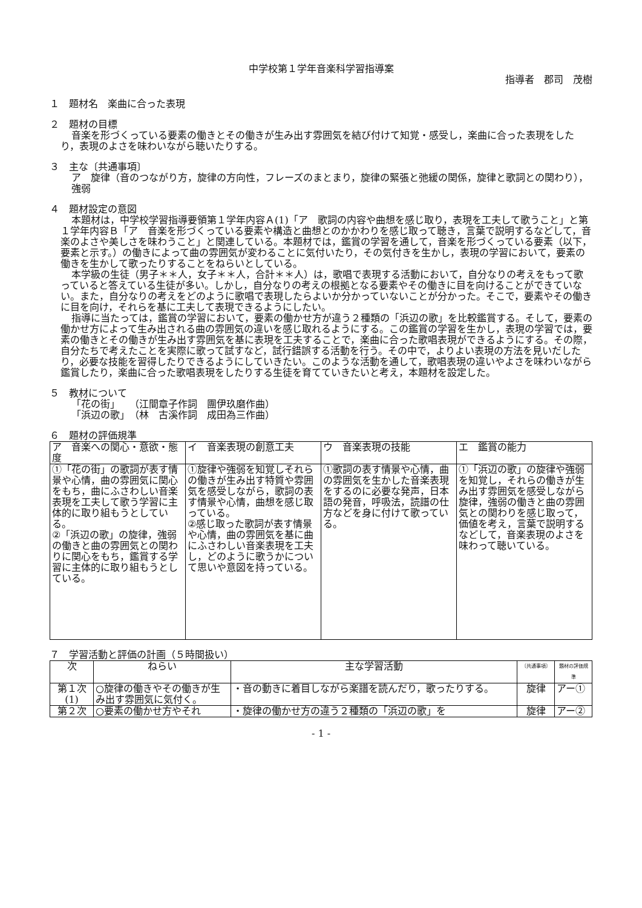中学校第１学年音楽科学習指導案
指導者　郡司　茂樹
１　題材名　楽曲に合った表現
２　題材の目標
音楽を形づくっている要素の働きとその働きが生み出す雰囲気を結び付けて知覚・感受し，楽曲に合った表現をしたり，表現のよさを味わいながら聴いたりする。
３　主な〔共通事項〕
ア　旋律（音のつながり方，旋律の方向性，フレーズのまとまり，旋律の緊張と弛緩の関係，旋律と歌詞との関わり），強弱
４　題材設定の意図
本題材は，中学校学習指導要領第１学年内容Ａ(1)「ア　歌詞の内容や曲想を感じ取り，表現を工夫して歌うこと」と第１学年内容Ｂ「ア　音楽を形づくっている要素や構造と曲想とのかかわりを感じ取って聴き，言葉で説明するなどして，音楽のよさや美しさを味わうこと」と関連している。本題材では，鑑賞の学習を通して，音楽を形づくっている要素（以下，要素と示す。）の働きによって曲の雰囲気が変わることに気付いたり，その気付きを生かし，表現の学習において，要素の働きを生かして歌ったりすることをねらいとしている。
本学級の生徒（男子＊＊人，女子＊＊人，合計＊＊人）は，歌唱で表現する活動において，自分なりの考えをもって歌っていると答えている生徒が多い。しかし，自分なりの考えの根拠となる要素やその働きに目を向けることができていない。また，自分なりの考えをどのように歌唱で表現したらよいか分かっていないことが分かった。そこで，要素やその働きに目を向け，それらを基に工夫して表現できるようにしたい。
指導に当たっては，鑑賞の学習において，要素の働かせ方が違う２種類の「浜辺の歌」を比較鑑賞する。そして，要素の働かせ方によって生み出される曲の雰囲気の違いを感じ取れるようにする。この鑑賞の学習を生かし，表現の学習では，要素の働きとその働きが生み出す雰囲気を基に表現を工夫することで，楽曲に合った歌唱表現ができるようにする。その際，自分たちで考えたことを実際に歌って試すなど，試行錯誤する活動を行う。その中で，よりよい表現の方法を見いだしたり，必要な技能を習得したりできるようにしていきたい。このような活動を通して，歌唱表現の違いやよさを味わいながら鑑賞したり，楽曲に合った歌唱表現をしたりする生徒を育てていきたいと考え，本題材を設定した。
５　教材について
「花の街」　　（江間章子作詞　團伊玖磨作曲）
「浜辺の歌」　（林　古溪作詞　成田為三作曲）
６　題材の評価規準
| ア 音楽への関心・意欲・態度 | イ 音楽表現の創意工夫 | ウ 音楽表現の技能 | エ 鑑賞の能力 |
| --- | --- | --- | --- |
| ①「花の街」の歌詞が表す情景や心情，曲の雰囲気に関心をもち，曲にふさわしい音楽表現を工夫して歌う学習に主体的に取り組もうとしている。 ②「浜辺の歌」の旋律，強弱の働きと曲の雰囲気との関わりに関心をもち，鑑賞する学習に主体的に取り組もうとしている。 | ①旋律や強弱を知覚しそれらの働きが生み出す特質や雰囲気を感受しながら，歌詞の表す情景や心情，曲想を感じ取っている。 ②感じ取った歌詞が表す情景や心情，曲の雰囲気を基に曲にふさわしい音楽表現を工夫し，どのように歌うかについて思いや意図を持っている。 | ①歌詞の表す情景や心情，曲の雰囲気を生かした音楽表現をするのに必要な発声，日本語の発音，呼吸法，読譜の仕方などを身に付けて歌っている。 | ①「浜辺の歌」の旋律や強弱を知覚し，それらの働きが生み出す雰囲気を感受しながら旋律，強弱の働きと曲の雰囲気との関わりを感じ取って，価値を考え，言葉で説明するなどして，音楽表現のよさを味わって聴いている。 |
７　学習活動と評価の計画（５時間扱い）
| 次 | ねらい | 主な学習活動 | 〔共通事項〕 | 題材の評価規準 |
| --- | --- | --- | --- | --- |
| 第１次 (1) | ○旋律の働きやその働きが生み出す雰囲気に気付く。 | ・音の動きに着目しながら楽譜を読んだり，歌ったりする。 | 旋律 | アー① |
| 第２次 | ○要素の働かせ方やそれ | ・旋律の働かせ方の違う２種類の「浜辺の歌」を | 旋律 | アー② |
- 1 -